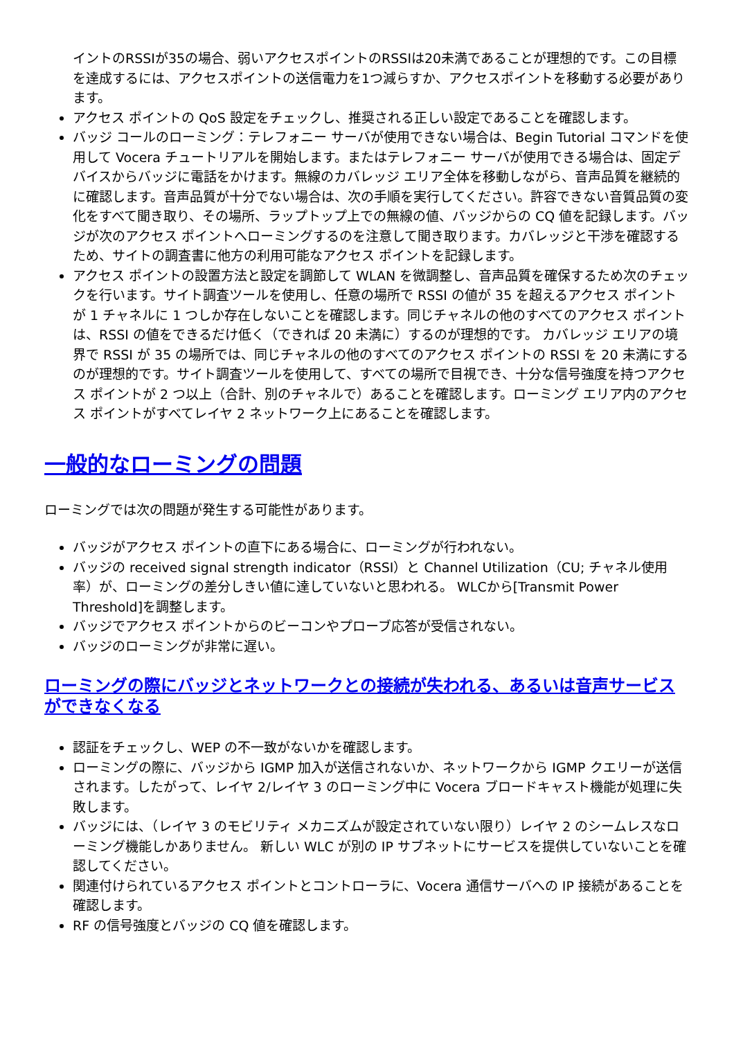イントのRSSIが35の場合、弱いアクセスポイントのRSSIは20未満であることが理想的です。この目標を達成するには、アクセスポイントの送信電力を1つ減らすか、アクセスポイントを移動する必要があります。
アクセス ポイントの QoS 設定をチェックし、推奨される正しい設定であることを確認します。
バッジ コールのローミング：テレフォニー サーバが使用できない場合は、Begin Tutorial コマンドを使用して Vocera チュートリアルを開始します。またはテレフォニー サーバが使用できる場合は、固定デバイスからバッジに電話をかけます。無線のカバレッジ エリア全体を移動しながら、音声品質を継続的に確認します。音声品質が十分でない場合は、次の手順を実行してください。許容できない音質品質の変化をすべて聞き取り、その場所、ラップトップ上での無線の値、バッジからの CQ 値を記録します。バッジが次のアクセス ポイントへローミングするのを注意して聞き取ります。カバレッジと干渉を確認するため、サイトの調査書に他方の利用可能なアクセス ポイントを記録します。
アクセス ポイントの設置方法と設定を調節して WLAN を微調整し、音声品質を確保するため次のチェックを行います。サイト調査ツールを使用し、任意の場所で RSSI の値が 35 を超えるアクセス ポイントが 1 チャネルに 1 つしか存在しないことを確認します。同じチャネルの他のすべてのアクセス ポイントは、RSSI の値をできるだけ低く（できれば 20 未満に）するのが理想的です。 カバレッジ エリアの境界で RSSI が 35 の場所では、同じチャネルの他のすべてのアクセス ポイントの RSSI を 20 未満にするのが理想的です。サイト調査ツールを使用して、すべての場所で目視でき、十分な信号強度を持つアクセス ポイントが 2 つ以上（合計、別のチャネルで）あることを確認します。ローミング エリア内のアクセス ポイントがすべてレイヤ 2 ネットワーク上にあることを確認します。
一般的なローミングの問題
ローミングでは次の問題が発生する可能性があります。
バッジがアクセス ポイントの直下にある場合に、ローミングが行われない。
バッジの received signal strength indicator（RSSI）と Channel Utilization（CU; チャネル使用率）が、ローミングの差分しきい値に達していないと思われる。 WLCから[Transmit Power Threshold]を調整します。
バッジでアクセス ポイントからのビーコンやプローブ応答が受信されない。
バッジのローミングが非常に遅い。
ローミングの際にバッジとネットワークとの接続が失われる、あるいは音声サービスができなくなる
認証をチェックし、WEP の不一致がないかを確認します。
ローミングの際に、バッジから IGMP 加入が送信されないか、ネットワークから IGMP クエリーが送信されます。したがって、レイヤ 2/レイヤ 3 のローミング中に Vocera ブロードキャスト機能が処理に失敗します。
バッジには、（レイヤ 3 のモビリティ メカニズムが設定されていない限り）レイヤ 2 のシームレスなローミング機能しかありません。 新しい WLC が別の IP サブネットにサービスを提供していないことを確認してください。
関連付けられているアクセス ポイントとコントローラに、Vocera 通信サーバへの IP 接続があることを確認します。
RF の信号強度とバッジの CQ 値を確認します。